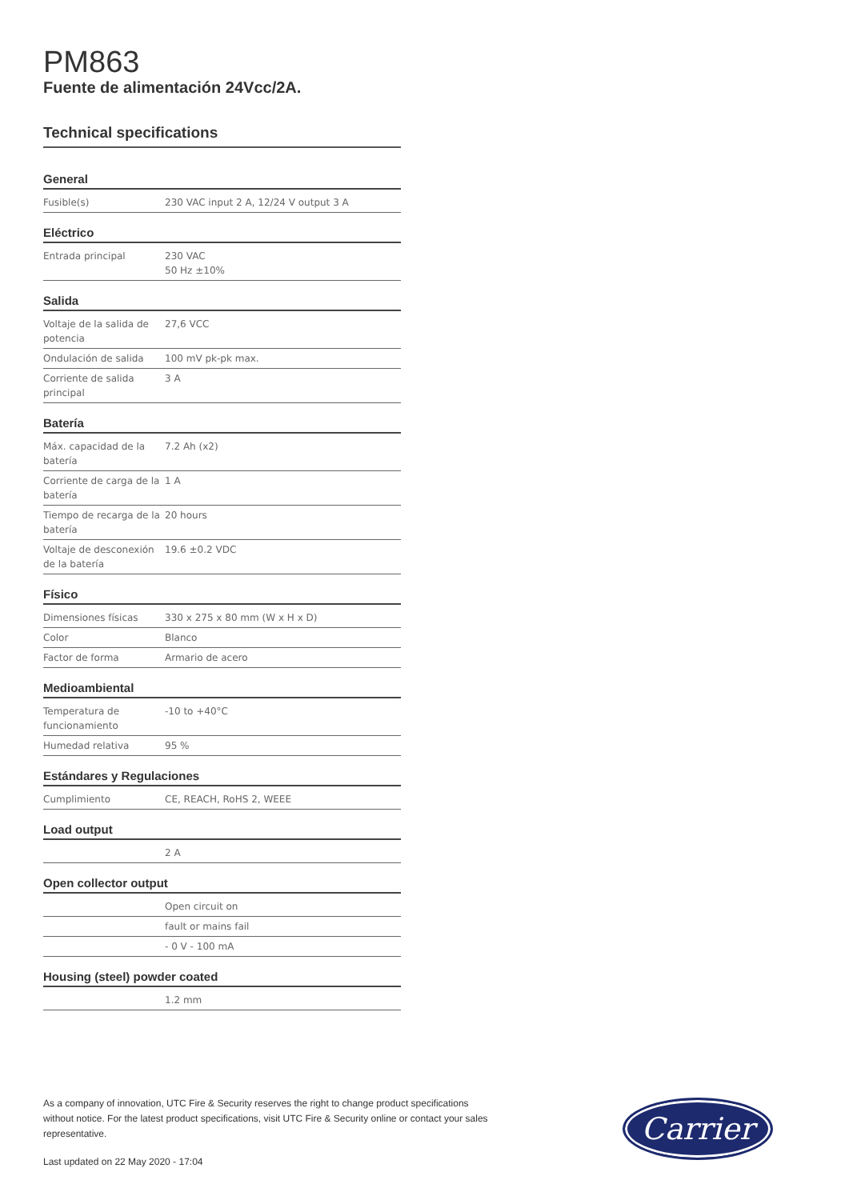PM863
Fuente de alimentación 24Vcc/2A.
Technical specifications
General
| Fusible(s) | 230 VAC input 2 A, 12/24 V output 3 A |
Eléctrico
| Entrada principal | 230 VAC 50 Hz ±10% |
Salida
| Voltaje de la salida de potencia | 27,6 VCC |
| Ondulación de salida | 100 mV pk-pk max. |
| Corriente de salida principal | 3 A |
Batería
| Máx. capacidad de la batería | 7.2 Ah (x2) |
| Corriente de carga de la batería | 1 A |
| Tiempo de recarga de la batería | 20 hours |
| Voltaje de desconexión de la batería | 19.6 ±0.2 VDC |
Físico
| Dimensiones físicas | 330 x 275 x 80 mm (W x H x D) |
| Color | Blanco |
| Factor de forma | Armario de acero |
Medioambiental
| Temperatura de funcionamiento | -10 to +40°C |
| Humedad relativa | 95 % |
Estándares y Regulaciones
| Cumplimiento | CE, REACH, RoHS 2, WEEE |
Load output
| | 2 A |
Open collector output
| | Open circuit on |
| | fault or mains fail |
| | - 0 V - 100 mA |
Housing (steel) powder coated
| | 1.2 mm |
As a company of innovation, UTC Fire & Security reserves the right to change product specifications without notice. For the latest product specifications, visit UTC Fire & Security online or contact your sales representative.
Last updated on 22 May 2020 - 17:04
Carrier